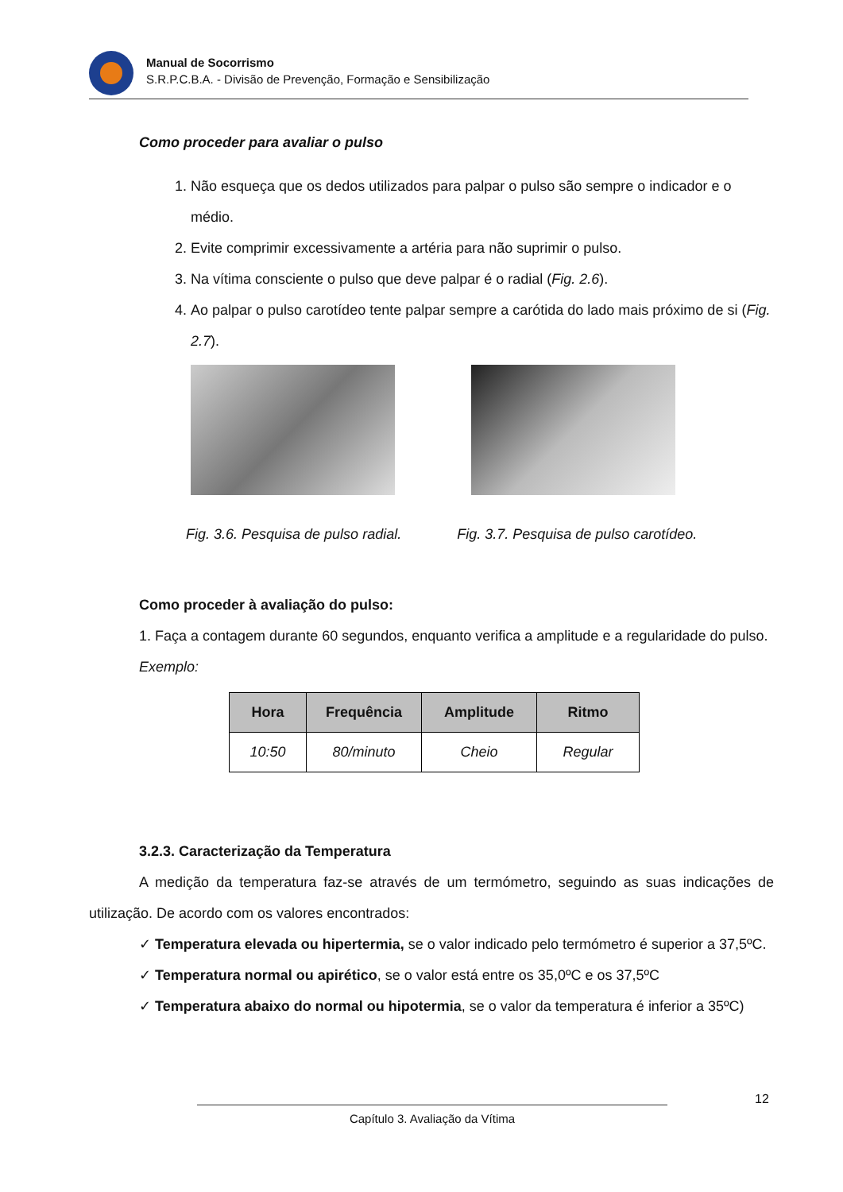Manual de Socorrismo
S.R.P.C.B.A. - Divisão de Prevenção, Formação e Sensibilização
Como proceder para avaliar o pulso
1. Não esqueça que os dedos utilizados para palpar o pulso são sempre o indicador e o médio.
2. Evite comprimir excessivamente a artéria para não suprimir o pulso.
3. Na vítima consciente o pulso que deve palpar é o radial (Fig. 2.6).
4. Ao palpar o pulso carotídeo tente palpar sempre a carótida do lado mais próximo de si (Fig. 2.7).
Fig. 3.6. Pesquisa de pulso radial. Fig. 3.7. Pesquisa de pulso carotídeo.
Como proceder à avaliação do pulso:
1. Faça a contagem durante 60 segundos, enquanto verifica a amplitude e a regularidade do pulso.
Exemplo:
| Hora | Frequência | Amplitude | Ritmo |
| --- | --- | --- | --- |
| 10:50 | 80/minuto | Cheio | Regular |
3.2.3. Caracterização da Temperatura
A medição da temperatura faz-se através de um termómetro, seguindo as suas indicações de utilização. De acordo com os valores encontrados:
✓ Temperatura elevada ou hipertermia, se o valor indicado pelo termómetro é superior a 37,5ºC.
✓ Temperatura normal ou apirético, se o valor está entre os 35,0ºC e os 37,5ºC
✓ Temperatura abaixo do normal ou hipotermia, se o valor da temperatura é inferior a 35ºC)
12
Capítulo 3. Avaliação da Vítima